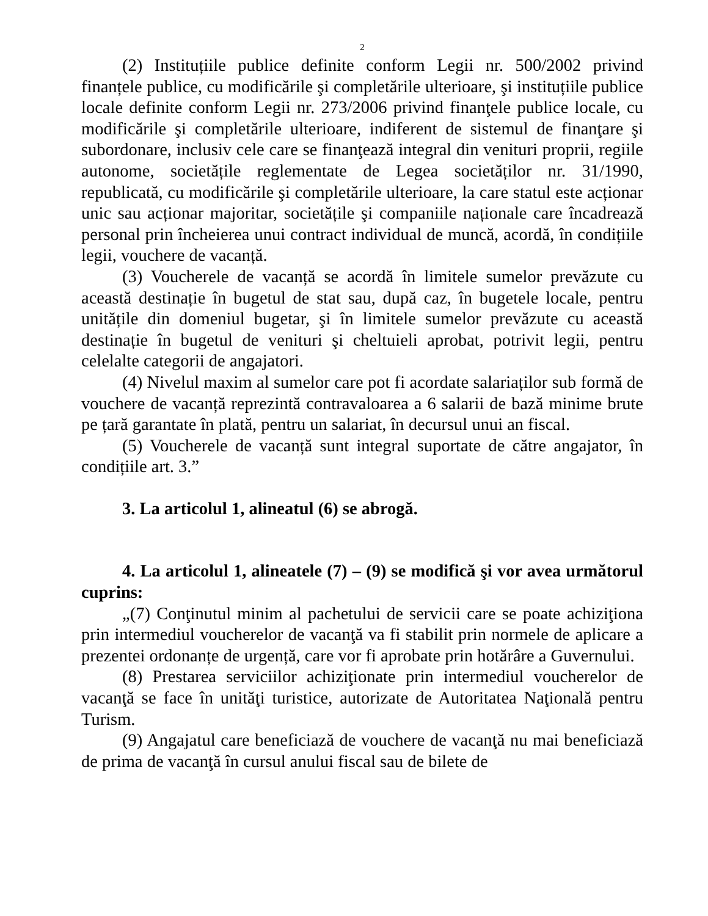2
(2) Instituțiile publice definite conform Legii nr. 500/2002 privind finanțele publice, cu modificările şi completările ulterioare, şi instituțiile publice locale definite conform Legii nr. 273/2006 privind finanţele publice locale, cu modificările şi completările ulterioare, indiferent de sistemul de finanţare şi subordonare, inclusiv cele care se finanţează integral din venituri proprii, regiile autonome, societățile reglementate de Legea societăților nr. 31/1990, republicată, cu modificările şi completările ulterioare, la care statul este acționar unic sau acționar majoritar, societățile şi companiile naționale care încadrează personal prin încheierea unui contract individual de muncă, acordă, în condițiile legii, vouchere de vacanță.
(3) Voucherele de vacanță se acordă în limitele sumelor prevăzute cu această destinație în bugetul de stat sau, după caz, în bugetele locale, pentru unitățile din domeniul bugetar, şi în limitele sumelor prevăzute cu această destinație în bugetul de venituri şi cheltuieli aprobat, potrivit legii, pentru celelalte categorii de angajatori.
(4) Nivelul maxim al sumelor care pot fi acordate salariaților sub formă de vouchere de vacanță reprezintă contravaloarea a 6 salarii de bază minime brute pe țară garantate în plată, pentru un salariat, în decursul unui an fiscal.
(5) Voucherele de vacanță sunt integral suportate de către angajator, în condițiile art. 3.”
3. La articolul 1, alineatul (6) se abrogă.
4. La articolul 1, alineatele (7) – (9) se modifică şi vor avea următorul cuprins:
„(7) Conţinutul minim al pachetului de servicii care se poate achiziţiona prin intermediul voucherelor de vacanţă va fi stabilit prin normele de aplicare a prezentei ordonanțe de urgență, care vor fi aprobate prin hotărâre a Guvernului.
(8) Prestarea serviciilor achiziţionate prin intermediul voucherelor de vacanţă se face în unităţi turistice, autorizate de Autoritatea Naţională pentru Turism.
(9) Angajatul care beneficiază de vouchere de vacanţă nu mai beneficiază de prima de vacanţă în cursul anului fiscal sau de bilete de